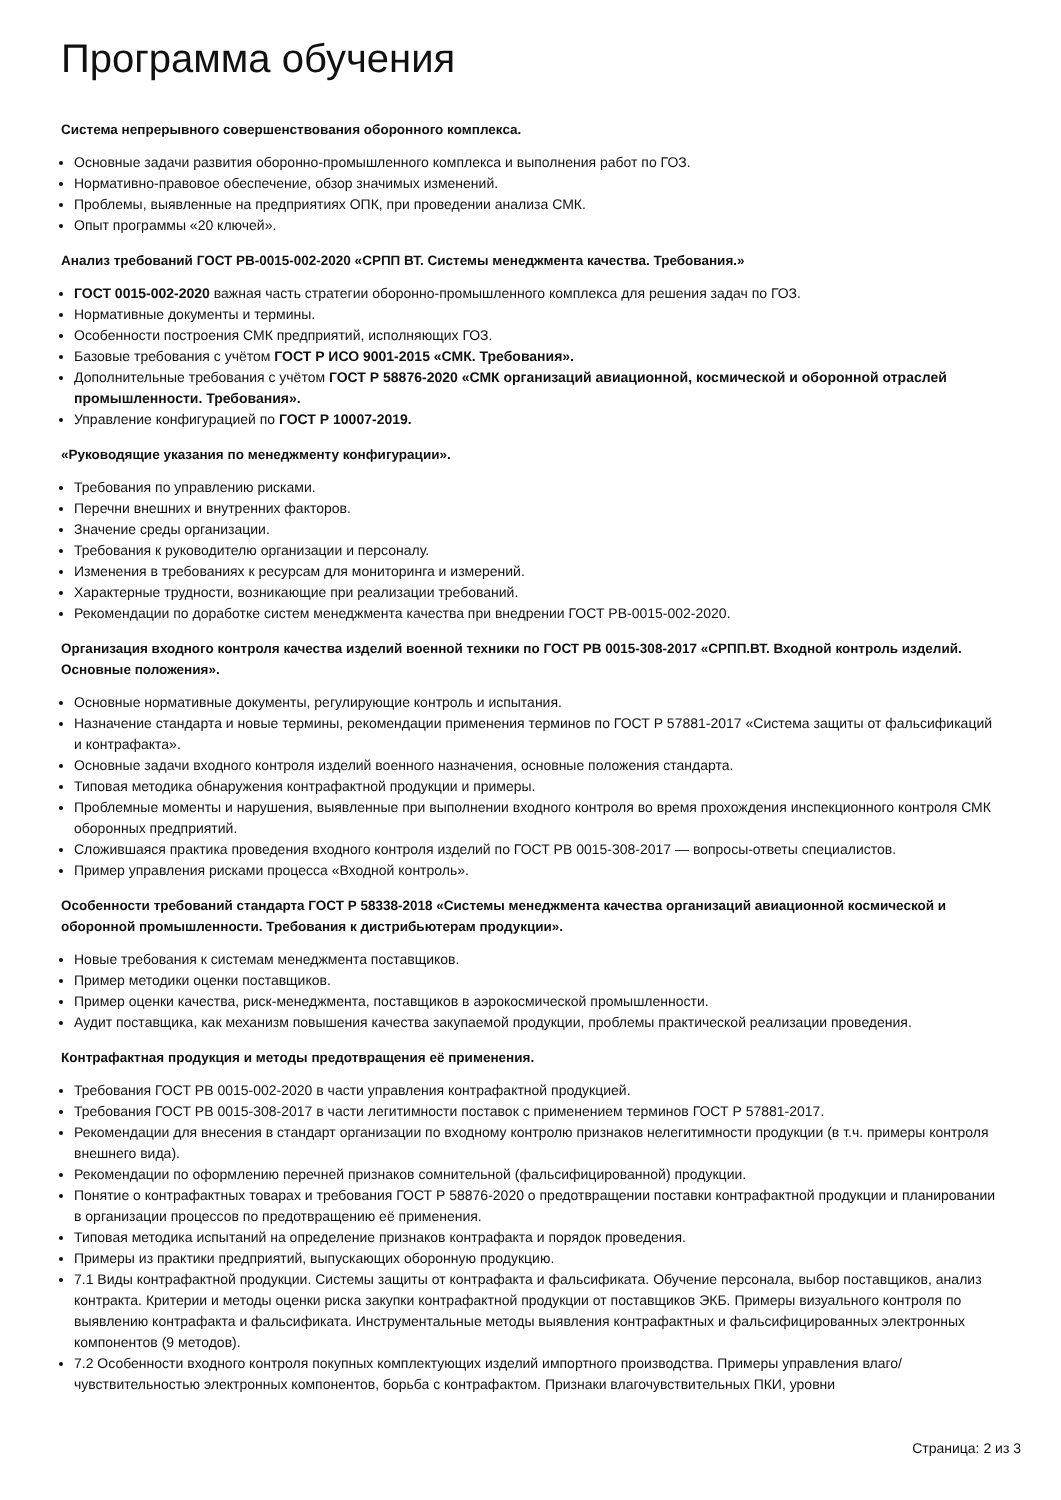Программа обучения
Система непрерывного совершенствования оборонного комплекса.
Основные задачи развития оборонно-промышленного комплекса и выполнения работ по ГОЗ.
Нормативно-правовое обеспечение, обзор значимых изменений.
Проблемы, выявленные на предприятиях ОПК, при проведении анализа СМК.
Опыт программы «20 ключей».
Анализ требований ГОСТ РВ-0015-002-2020 «СРПП ВТ. Системы менеджмента качества. Требования.»
ГОСТ 0015-002-2020 важная часть стратегии оборонно-промышленного комплекса для решения задач по ГОЗ.
Нормативные документы и термины.
Особенности построения СМК предприятий, исполняющих ГОЗ.
Базовые требования с учётом ГОСТ Р ИСО 9001-2015 «СМК. Требования».
Дополнительные требования с учётом ГОСТ Р 58876-2020 «СМК организаций авиационной, космической и оборонной отраслей промышленности. Требования».
Управление конфигурацией по ГОСТ Р 10007-2019.
«Руководящие указания по менеджменту конфигурации».
Требования по управлению рисками.
Перечни внешних и внутренних факторов.
Значение среды организации.
Требования к руководителю организации и персоналу.
Изменения в требованиях к ресурсам для мониторинга и измерений.
Характерные трудности, возникающие при реализации требований.
Рекомендации по доработке систем менеджмента качества при внедрении ГОСТ РВ-0015-002-2020.
Организация входного контроля качества изделий военной техники по ГОСТ РВ 0015-308-2017 «СРПП.ВТ. Входной контроль изделий. Основные положения».
Основные нормативные документы, регулирующие контроль и испытания.
Назначение стандарта и новые термины, рекомендации применения терминов по ГОСТ Р 57881-2017 «Система защиты от фальсификаций и контрафакта».
Основные задачи входного контроля изделий военного назначения, основные положения стандарта.
Типовая методика обнаружения контрафактной продукции и примеры.
Проблемные моменты и нарушения, выявленные при выполнении входного контроля во время прохождения инспекционного контроля СМК оборонных предприятий.
Сложившаяся практика проведения входного контроля изделий по ГОСТ РВ 0015-308-2017 — вопросы-ответы специалистов.
Пример управления рисками процесса «Входной контроль».
Особенности требований стандарта ГОСТ Р 58338-2018 «Системы менеджмента качества организаций авиационной космической и оборонной промышленности. Требования к дистрибьютерам продукции».
Новые требования к системам менеджмента поставщиков.
Пример методики оценки поставщиков.
Пример оценки качества, риск-менеджмента, поставщиков в аэрокосмической промышленности.
Аудит поставщика, как механизм повышения качества закупаемой продукции, проблемы практической реализации проведения.
Контрафактная продукция и методы предотвращения её применения.
Требования ГОСТ РВ 0015-002-2020 в части управления контрафактной продукцией.
Требования ГОСТ РВ 0015-308-2017 в части легитимности поставок с применением терминов ГОСТ Р 57881-2017.
Рекомендации для внесения в стандарт организации по входному контролю признаков нелегитимности продукции (в т.ч. примеры контроля внешнего вида).
Рекомендации по оформлению перечней признаков сомнительной (фальсифицированной) продукции.
Понятие о контрафактных товарах и требования ГОСТ Р 58876-2020 о предотвращении поставки контрафактной продукции и планировании в организации процессов по предотвращению её применения.
Типовая методика испытаний на определение признаков контрафакта и порядок проведения.
Примеры из практики предприятий, выпускающих оборонную продукцию.
7.1 Виды контрафактной продукции. Системы защиты от контрафакта и фальсификата. Обучение персонала, выбор поставщиков, анализ контракта. Критерии и методы оценки риска закупки контрафактной продукции от поставщиков ЭКБ. Примеры визуального контроля по выявлению контрафакта и фальсификата. Инструментальные методы выявления контрафактных и фальсифицированных электронных компонентов (9 методов).
7.2 Особенности входного контроля покупных комплектующих изделий импортного производства. Примеры управления влаго/чувствительностью электронных компонентов, борьба с контрафактом. Признаки влагочувствительных ПКИ, уровни
Страница: 2 из 3